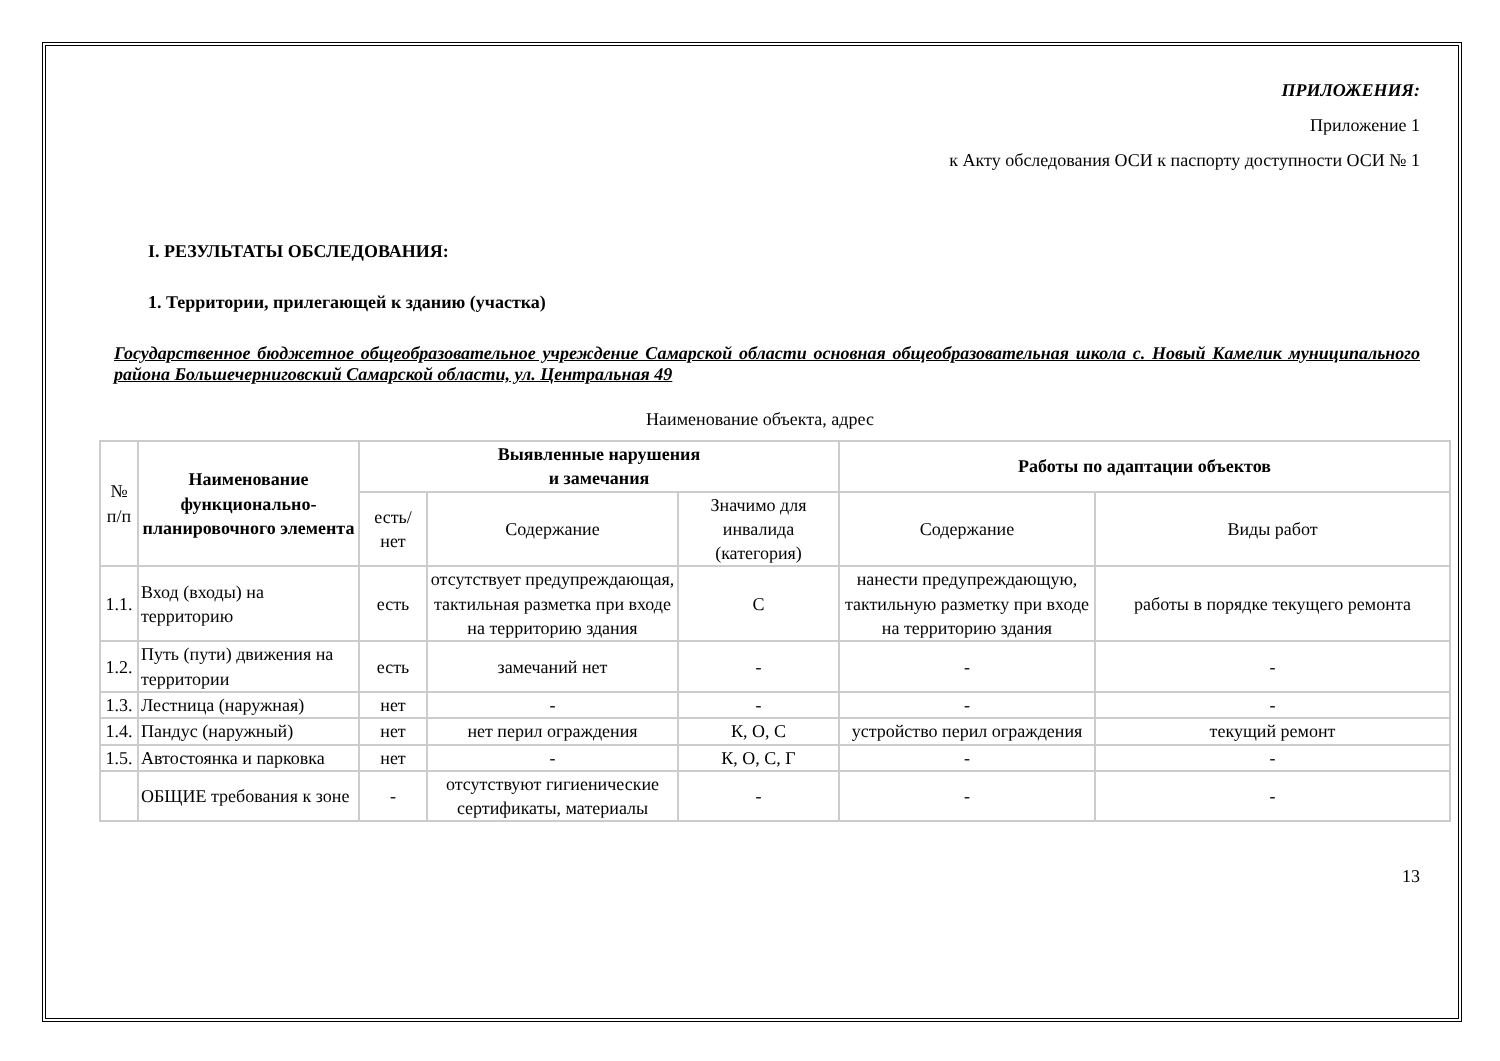ПРИЛОЖЕНИЯ:
Приложение 1
к Акту обследования ОСИ к паспорту доступности ОСИ № 1
I. РЕЗУЛЬТАТЫ ОБСЛЕДОВАНИЯ:
1. Территории, прилегающей к зданию (участка)
Государственное бюджетное общеобразовательное учреждение Самарской области основная общеобразовательная школа с. Новый Камелик муниципального района Большечерниговский Самарской области, ул. Центральная 49
Наименование объекта, адрес
| № п/п | Наименование функционально-планировочного элемента | Выявленные нарушения и замечания | | | Работы по адаптации объектов | |
| | | есть/ нет | Содержание | Значимо для инвалида (категория) | Содержание | Виды работ |
| 1.1. | Вход (входы) на территорию | есть | отсутствует предупреждающая, тактильная разметка при входе на территорию здания | С | нанести предупреждающую, тактильную разметку при входе на территорию здания | работы в порядке текущего ремонта |
| 1.2. | Путь (пути) движения на территории | есть | замечаний нет | - | - | - |
| 1.3. | Лестница (наружная) | нет | - | - | - | - |
| 1.4. | Пандус (наружный) | нет | нет перил ограждения | К, О, С | устройство перил ограждения | текущий ремонт |
| 1.5. | Автостоянка и парковка | нет | - | К, О, С, Г | - | - |
| | ОБЩИЕ требования к зоне | - | отсутствуют гигиенические сертификаты, материалы | - | - | - |
13